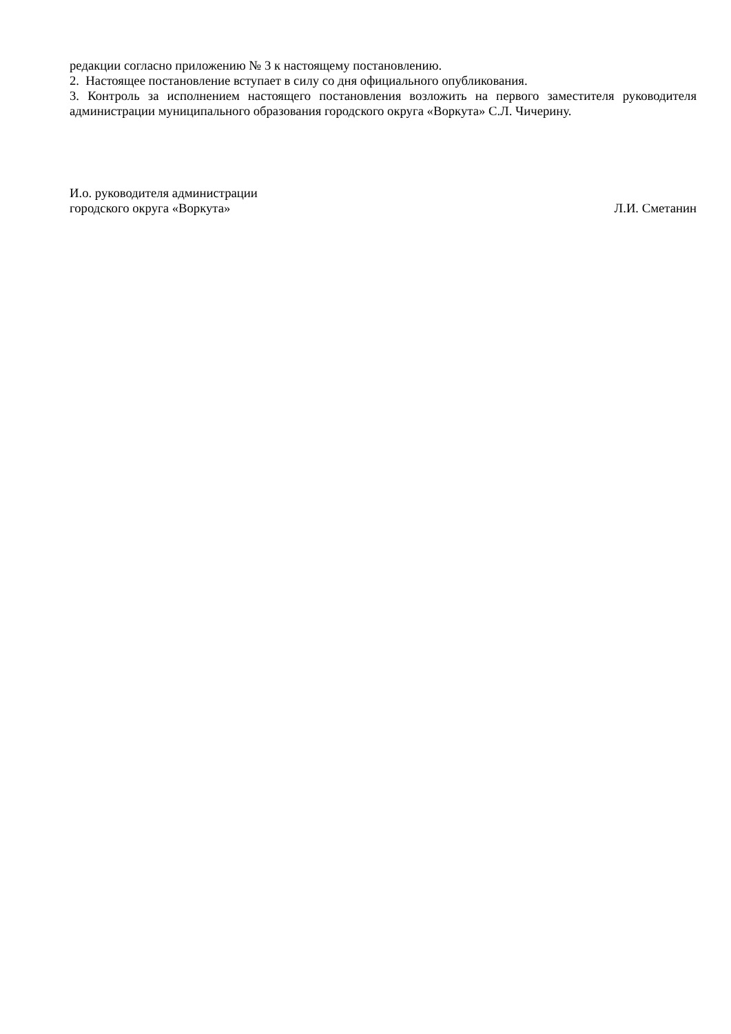редакции согласно приложению № 3 к настоящему постановлению.
2. Настоящее постановление вступает в силу со дня официального опубликования.
3. Контроль за исполнением настоящего постановления возложить на первого заместителя руководителя администрации муниципального образования городского округа «Воркута» С.Л. Чичерину.
И.о. руководителя администрации
городского округа «Воркута» Л.И. Сметанин